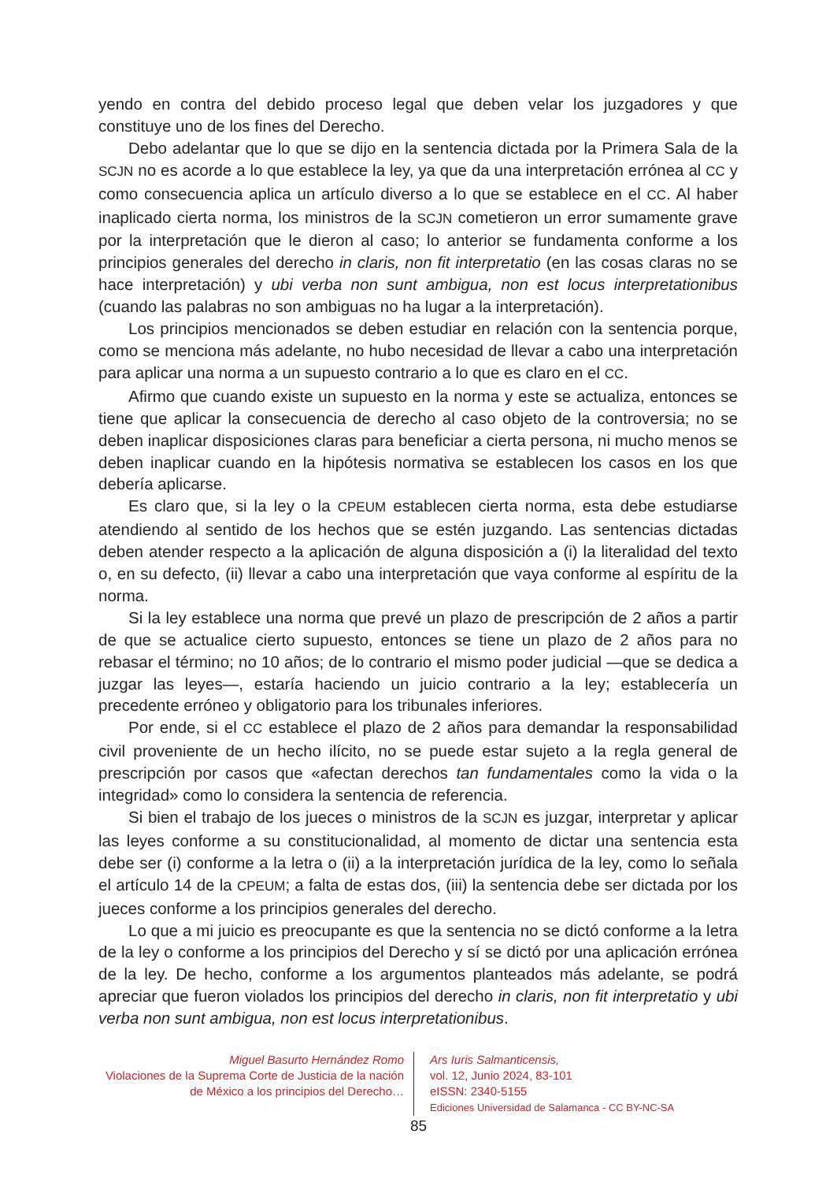yendo en contra del debido proceso legal que deben velar los juzgadores y que constituye uno de los fines del Derecho.
Debo adelantar que lo que se dijo en la sentencia dictada por la Primera Sala de la SCJN no es acorde a lo que establece la ley, ya que da una interpretación errónea al CC y como consecuencia aplica un artículo diverso a lo que se establece en el CC. Al haber inaplicado cierta norma, los ministros de la SCJN cometieron un error sumamente grave por la interpretación que le dieron al caso; lo anterior se fundamenta conforme a los principios generales del derecho in claris, non fit interpretatio (en las cosas claras no se hace interpretación) y ubi verba non sunt ambigua, non est locus interpretationibus (cuando las palabras no son ambiguas no ha lugar a la interpretación).
Los principios mencionados se deben estudiar en relación con la sentencia porque, como se menciona más adelante, no hubo necesidad de llevar a cabo una interpretación para aplicar una norma a un supuesto contrario a lo que es claro en el CC.
Afirmo que cuando existe un supuesto en la norma y este se actualiza, entonces se tiene que aplicar la consecuencia de derecho al caso objeto de la controversia; no se deben inaplicar disposiciones claras para beneficiar a cierta persona, ni mucho menos se deben inaplicar cuando en la hipótesis normativa se establecen los casos en los que debería aplicarse.
Es claro que, si la ley o la CPEUM establecen cierta norma, esta debe estudiarse atendiendo al sentido de los hechos que se estén juzgando. Las sentencias dictadas deben atender respecto a la aplicación de alguna disposición a (i) la literalidad del texto o, en su defecto, (ii) llevar a cabo una interpretación que vaya conforme al espíritu de la norma.
Si la ley establece una norma que prevé un plazo de prescripción de 2 años a partir de que se actualice cierto supuesto, entonces se tiene un plazo de 2 años para no rebasar el término; no 10 años; de lo contrario el mismo poder judicial —que se dedica a juzgar las leyes—, estaría haciendo un juicio contrario a la ley; establecería un precedente erróneo y obligatorio para los tribunales inferiores.
Por ende, si el CC establece el plazo de 2 años para demandar la responsabilidad civil proveniente de un hecho ilícito, no se puede estar sujeto a la regla general de prescripción por casos que «afectan derechos tan fundamentales como la vida o la integridad» como lo considera la sentencia de referencia.
Si bien el trabajo de los jueces o ministros de la SCJN es juzgar, interpretar y aplicar las leyes conforme a su constitucionalidad, al momento de dictar una sentencia esta debe ser (i) conforme a la letra o (ii) a la interpretación jurídica de la ley, como lo señala el artículo 14 de la CPEUM; a falta de estas dos, (iii) la sentencia debe ser dictada por los jueces conforme a los principios generales del derecho.
Lo que a mi juicio es preocupante es que la sentencia no se dictó conforme a la letra de la ley o conforme a los principios del Derecho y sí se dictó por una aplicación errónea de la ley. De hecho, conforme a los argumentos planteados más adelante, se podrá apreciar que fueron violados los principios del derecho in claris, non fit interpretatio y ubi verba non sunt ambigua, non est locus interpretationibus.
Miguel Basurto Hernández Romo
Violaciones de la Suprema Corte de Justicia de la nación de México a los principios del Derecho…
Ars Iuris Salmanticensis,
vol. 12, Junio 2024, 83-101
eISSN: 2340-5155
Ediciones Universidad de Salamanca - CC BY-NC-SA
85